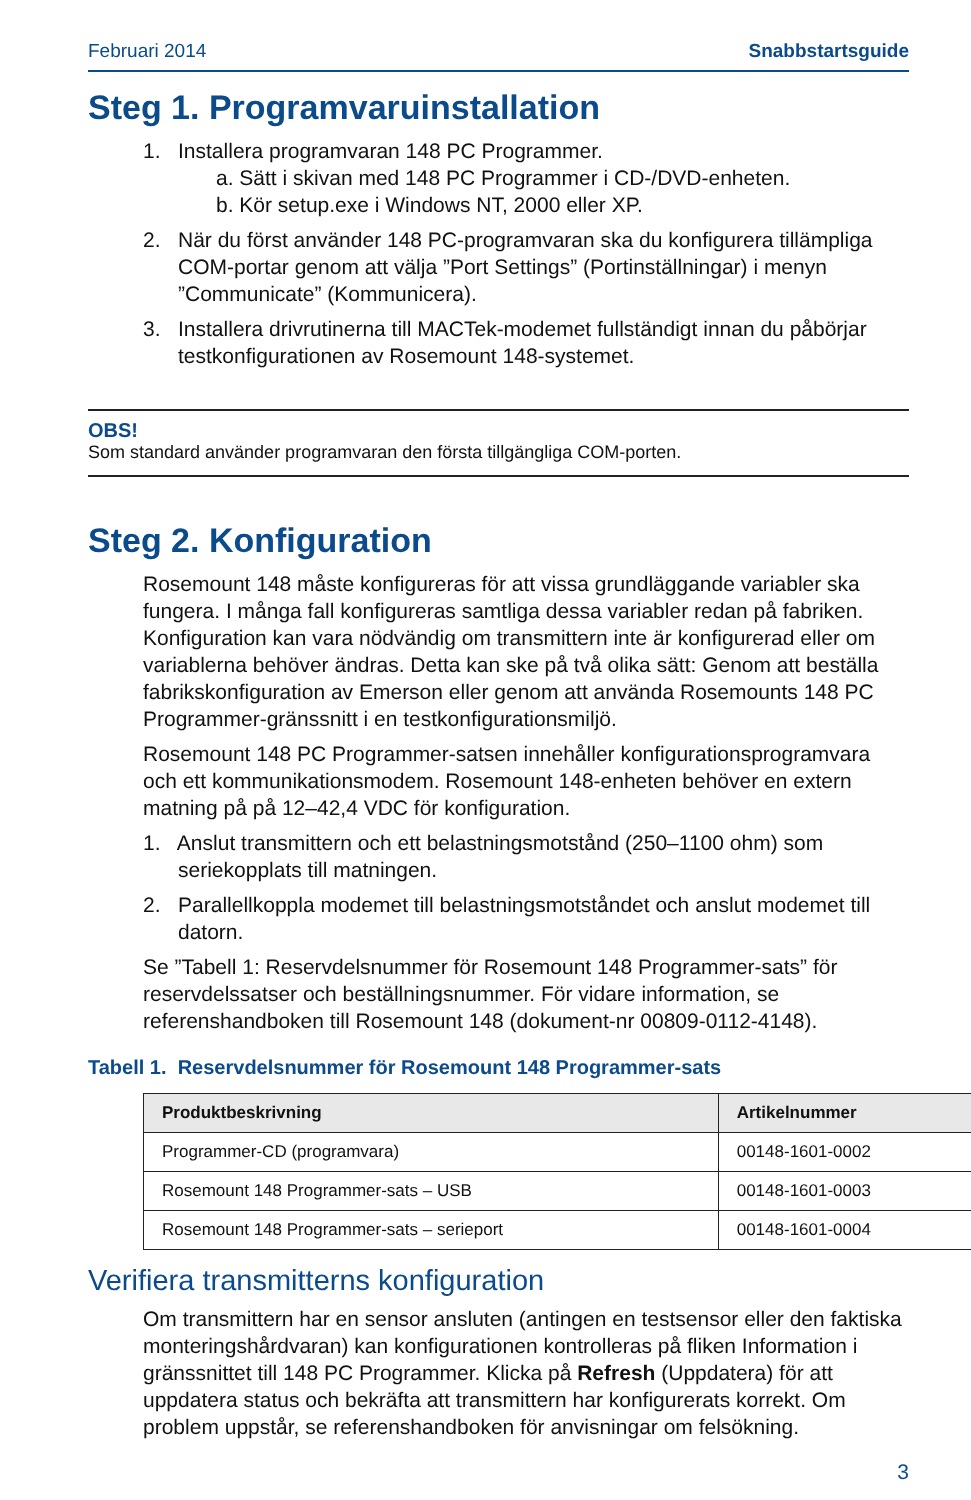Februari 2014 Snabbstartsguide
Steg 1. Programvaruinstallation
1. Installera programvaran 148 PC Programmer.
a. Sätt i skivan med 148 PC Programmer i CD-/DVD-enheten.
b. Kör setup.exe i Windows NT, 2000 eller XP.
2. När du först använder 148 PC-programvaran ska du konfigurera tillämpliga COM-portar genom att välja ”Port Settings” (Portinställningar) i menyn ”Communicate” (Kommunicera).
3. Installera drivrutinerna till MACTek-modemet fullständigt innan du påbörjar testkonfigurationen av Rosemount 148-systemet.
OBS!
Som standard använder programvaran den första tillgängliga COM-porten.
Steg 2. Konfiguration
Rosemount 148 måste konfigureras för att vissa grundläggande variabler ska fungera. I många fall konfigureras samtliga dessa variabler redan på fabriken. Konfiguration kan vara nödvändig om transmittern inte är konfigurerad eller om variablerna behöver ändras. Detta kan ske på två olika sätt: Genom att beställa fabrikskonfiguration av Emerson eller genom att använda Rosemounts 148 PC Programmer-gränssnitt i en testkonfigurationsmiljö.
Rosemount 148 PC Programmer-satsen innehåller konfigurationsprogramvara och ett kommunikationsmodem. Rosemount 148-enheten behöver en extern matning på på 12–42,4 VDC för konfiguration.
1. Anslut transmittern och ett belastningsmotstånd (250–1100 ohm) som seriekopplats till matningen.
2. Parallellkoppla modemet till belastningsmotståndet och anslut modemet till datorn.
Se ”Tabell 1: Reservdelsnummer för Rosemount 148 Programmer-sats” för reservdelssatser och beställningsnummer. För vidare information, se referenshandboken till Rosemount 148 (dokument-nr 00809-0112-4148).
Tabell 1. Reservdelsnummer för Rosemount 148 Programmer-sats
| Produktbeskrivning | Artikelnummer |
| --- | --- |
| Programmer-CD (programvara) | 00148-1601-0002 |
| Rosemount 148 Programmer-sats – USB | 00148-1601-0003 |
| Rosemount 148 Programmer-sats – serieport | 00148-1601-0004 |
Verifiera transmitterns konfiguration
Om transmittern har en sensor ansluten (antingen en testsensor eller den faktiska monteringshårdvaran) kan konfigurationen kontrolleras på fliken Information i gränssnittet till 148 PC Programmer. Klicka på Refresh (Uppdatera) för att uppdatera status och bekräfta att transmittern har konfigurerats korrekt. Om problem uppstår, se referenshandboken för anvisningar om felsökning.
3